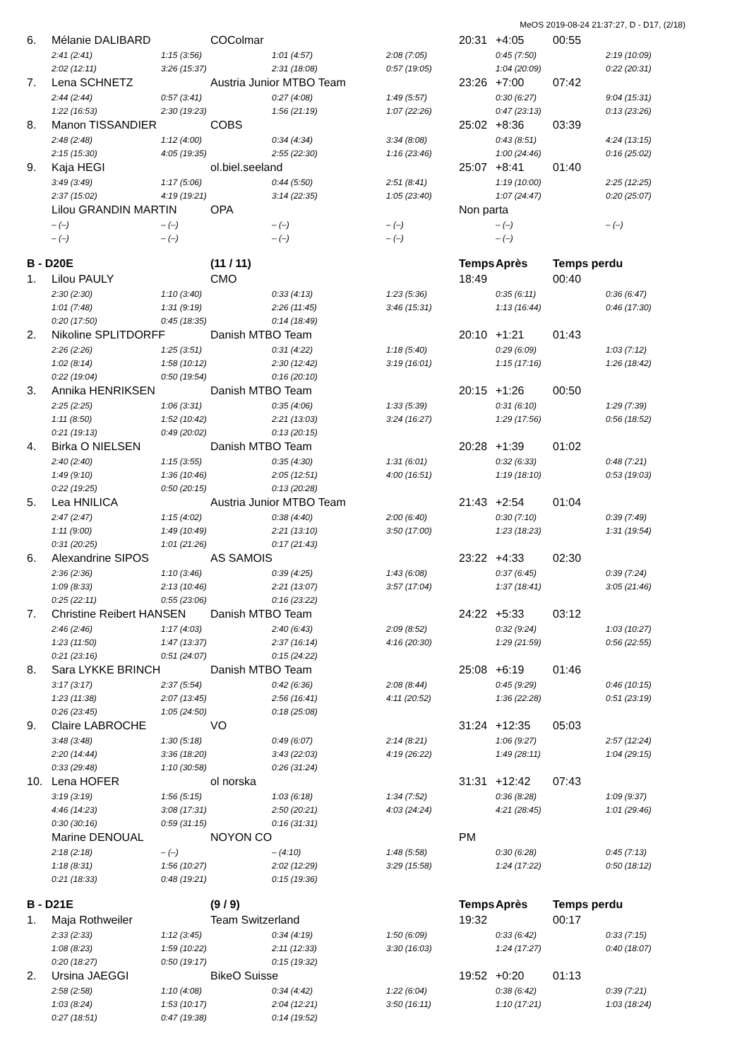MeOS 2019-08-24 21:37:27, D - D17, (2/18)
| 6. | Mélanie DALIBARD | | COColmar | | | 20:31 | +4:05 | 00:55 | |
| | 2:41 (2:41) | 1:15 (3:56) | | 1:01 (4:57) | 2:08 (7:05) | | 0:45 (7:50) | | 2:19 (10:09) |
| | 2:02 (12:11) | 3:26 (15:37) | | 2:31 (18:08) | 0:57 (19:05) | | 1:04 (20:09) | | 0:22 (20:31) |
| 7. | Lena SCHNETZ | | Austria Junior MTBO Team | | | 23:26 | +7:00 | 07:42 | |
| | 2:44 (2:44) | 0:57 (3:41) | | 0:27 (4:08) | 1:49 (5:57) | | 0:30 (6:27) | | 9:04 (15:31) |
| | 1:22 (16:53) | 2:30 (19:23) | | 1:56 (21:19) | 1:07 (22:26) | | 0:47 (23:13) | | 0:13 (23:26) |
| 8. | Manon TISSANDIER | | COBS | | | 25:02 | +8:36 | 03:39 | |
| | 2:48 (2:48) | 1:12 (4:00) | | 0:34 (4:34) | 3:34 (8:08) | | 0:43 (8:51) | | 4:24 (13:15) |
| | 2:15 (15:30) | 4:05 (19:35) | | 2:55 (22:30) | 1:16 (23:46) | | 1:00 (24:46) | | 0:16 (25:02) |
| 9. | Kaja HEGI | | ol.biel.seeland | | | 25:07 | +8:41 | 01:40 | |
| | 3:49 (3:49) | 1:17 (5:06) | | 0:44 (5:50) | 2:51 (8:41) | | 1:19 (10:00) | | 2:25 (12:25) |
| | 2:37 (15:02) | 4:19 (19:21) | | 3:14 (22:35) | 1:05 (23:40) | | 1:07 (24:47) | | 0:20 (25:07) |
| | Lilou GRANDIN MARTIN | | OPA | | | Non parta | | | |
| | – (–) | – (–) | | – (–) | – (–) | | – (–) | | – (–) |
| | – (–) | – (–) | | – (–) | – (–) | | – (–) | | |
| B - D20E | | | (11 / 11) | | | Temps | Après | Temps perdu | |
| 1. | Lilou PAULY | | CMO | | | 18:49 | | 00:40 | |
| | 2:30 (2:30) | 1:10 (3:40) | | 0:33 (4:13) | 1:23 (5:36) | | 0:35 (6:11) | | 0:36 (6:47) |
| | 1:01 (7:48) | 1:31 (9:19) | | 2:26 (11:45) | 3:46 (15:31) | | 1:13 (16:44) | | 0:46 (17:30) |
| | 0:20 (17:50) | 0:45 (18:35) | | 0:14 (18:49) | | | | | |
| 2. | Nikoline SPLITDORFF | | Danish MTBO Team | | | 20:10 | +1:21 | 01:43 | |
| | 2:26 (2:26) | 1:25 (3:51) | | 0:31 (4:22) | 1:18 (5:40) | | 0:29 (6:09) | | 1:03 (7:12) |
| | 1:02 (8:14) | 1:58 (10:12) | | 2:30 (12:42) | 3:19 (16:01) | | 1:15 (17:16) | | 1:26 (18:42) |
| | 0:22 (19:04) | 0:50 (19:54) | | 0:16 (20:10) | | | | | |
| 3. | Annika HENRIKSEN | | Danish MTBO Team | | | 20:15 | +1:26 | 00:50 | |
| | 2:25 (2:25) | 1:06 (3:31) | | 0:35 (4:06) | 1:33 (5:39) | | 0:31 (6:10) | | 1:29 (7:39) |
| | 1:11 (8:50) | 1:52 (10:42) | | 2:21 (13:03) | 3:24 (16:27) | | 1:29 (17:56) | | 0:56 (18:52) |
| | 0:21 (19:13) | 0:49 (20:02) | | 0:13 (20:15) | | | | | |
| 4. | Birka O NIELSEN | | Danish MTBO Team | | | 20:28 | +1:39 | 01:02 | |
| | 2:40 (2:40) | 1:15 (3:55) | | 0:35 (4:30) | 1:31 (6:01) | | 0:32 (6:33) | | 0:48 (7:21) |
| | 1:49 (9:10) | 1:36 (10:46) | | 2:05 (12:51) | 4:00 (16:51) | | 1:19 (18:10) | | 0:53 (19:03) |
| | 0:22 (19:25) | 0:50 (20:15) | | 0:13 (20:28) | | | | | |
| 5. | Lea HNILICA | | Austria Junior MTBO Team | | | 21:43 | +2:54 | 01:04 | |
| | 2:47 (2:47) | 1:15 (4:02) | | 0:38 (4:40) | 2:00 (6:40) | | 0:30 (7:10) | | 0:39 (7:49) |
| | 1:11 (9:00) | 1:49 (10:49) | | 2:21 (13:10) | 3:50 (17:00) | | 1:23 (18:23) | | 1:31 (19:54) |
| | 0:31 (20:25) | 1:01 (21:26) | | 0:17 (21:43) | | | | | |
| 6. | Alexandrine SIPOS | | AS SAMOIS | | | 23:22 | +4:33 | 02:30 | |
| | 2:36 (2:36) | 1:10 (3:46) | | 0:39 (4:25) | 1:43 (6:08) | | 0:37 (6:45) | | 0:39 (7:24) |
| | 1:09 (8:33) | 2:13 (10:46) | | 2:21 (13:07) | 3:57 (17:04) | | 1:37 (18:41) | | 3:05 (21:46) |
| | 0:25 (22:11) | 0:55 (23:06) | | 0:16 (23:22) | | | | | |
| 7. | Christine Reibert HANSEN | | Danish MTBO Team | | | 24:22 | +5:33 | 03:12 | |
| | 2:46 (2:46) | 1:17 (4:03) | | 2:40 (6:43) | 2:09 (8:52) | | 0:32 (9:24) | | 1:03 (10:27) |
| | 1:23 (11:50) | 1:47 (13:37) | | 2:37 (16:14) | 4:16 (20:30) | | 1:29 (21:59) | | 0:56 (22:55) |
| | 0:21 (23:16) | 0:51 (24:07) | | 0:15 (24:22) | | | | | |
| 8. | Sara LYKKE BRINCH | | Danish MTBO Team | | | 25:08 | +6:19 | 01:46 | |
| | 3:17 (3:17) | 2:37 (5:54) | | 0:42 (6:36) | 2:08 (8:44) | | 0:45 (9:29) | | 0:46 (10:15) |
| | 1:23 (11:38) | 2:07 (13:45) | | 2:56 (16:41) | 4:11 (20:52) | | 1:36 (22:28) | | 0:51 (23:19) |
| | 0:26 (23:45) | 1:05 (24:50) | | 0:18 (25:08) | | | | | |
| 9. | Claire LABROCHE | | VO | | | 31:24 | +12:35 | 05:03 | |
| | 3:48 (3:48) | 1:30 (5:18) | | 0:49 (6:07) | 2:14 (8:21) | | 1:06 (9:27) | | 2:57 (12:24) |
| | 2:20 (14:44) | 3:36 (18:20) | | 3:43 (22:03) | 4:19 (26:22) | | 1:49 (28:11) | | 1:04 (29:15) |
| | 0:33 (29:48) | 1:10 (30:58) | | 0:26 (31:24) | | | | | |
| 10. | Lena HOFER | | ol norska | | | 31:31 | +12:42 | 07:43 | |
| | 3:19 (3:19) | 1:56 (5:15) | | 1:03 (6:18) | 1:34 (7:52) | | 0:36 (8:28) | | 1:09 (9:37) |
| | 4:46 (14:23) | 3:08 (17:31) | | 2:50 (20:21) | 4:03 (24:24) | | 4:21 (28:45) | | 1:01 (29:46) |
| | 0:30 (30:16) | 0:59 (31:15) | | 0:16 (31:31) | | | | | |
| | Marine DENOUAL | | NOYON CO | | | PM | | | |
| | 2:18 (2:18) | – (–) | | – (4:10) | 1:48 (5:58) | | 0:30 (6:28) | | 0:45 (7:13) |
| | 1:18 (8:31) | 1:56 (10:27) | | 2:02 (12:29) | 3:29 (15:58) | | 1:24 (17:22) | | 0:50 (18:12) |
| | 0:21 (18:33) | 0:48 (19:21) | | 0:15 (19:36) | | | | | |
| B - D21E | | | (9 / 9) | | | Temps | Après | Temps perdu | |
| 1. | Maja Rothweiler | | Team Switzerland | | | 19:32 | | 00:17 | |
| | 2:33 (2:33) | 1:12 (3:45) | | 0:34 (4:19) | 1:50 (6:09) | | 0:33 (6:42) | | 0:33 (7:15) |
| | 1:08 (8:23) | 1:59 (10:22) | | 2:11 (12:33) | 3:30 (16:03) | | 1:24 (17:27) | | 0:40 (18:07) |
| | 0:20 (18:27) | 0:50 (19:17) | | 0:15 (19:32) | | | | | |
| 2. | Ursina JAEGGI | | BikeO Suisse | | | 19:52 | +0:20 | 01:13 | |
| | 2:58 (2:58) | 1:10 (4:08) | | 0:34 (4:42) | 1:22 (6:04) | | 0:38 (6:42) | | 0:39 (7:21) |
| | 1:03 (8:24) | 1:53 (10:17) | | 2:04 (12:21) | 3:50 (16:11) | | 1:10 (17:21) | | 1:03 (18:24) |
| | 0:27 (18:51) | 0:47 (19:38) | | 0:14 (19:52) | | | | | |